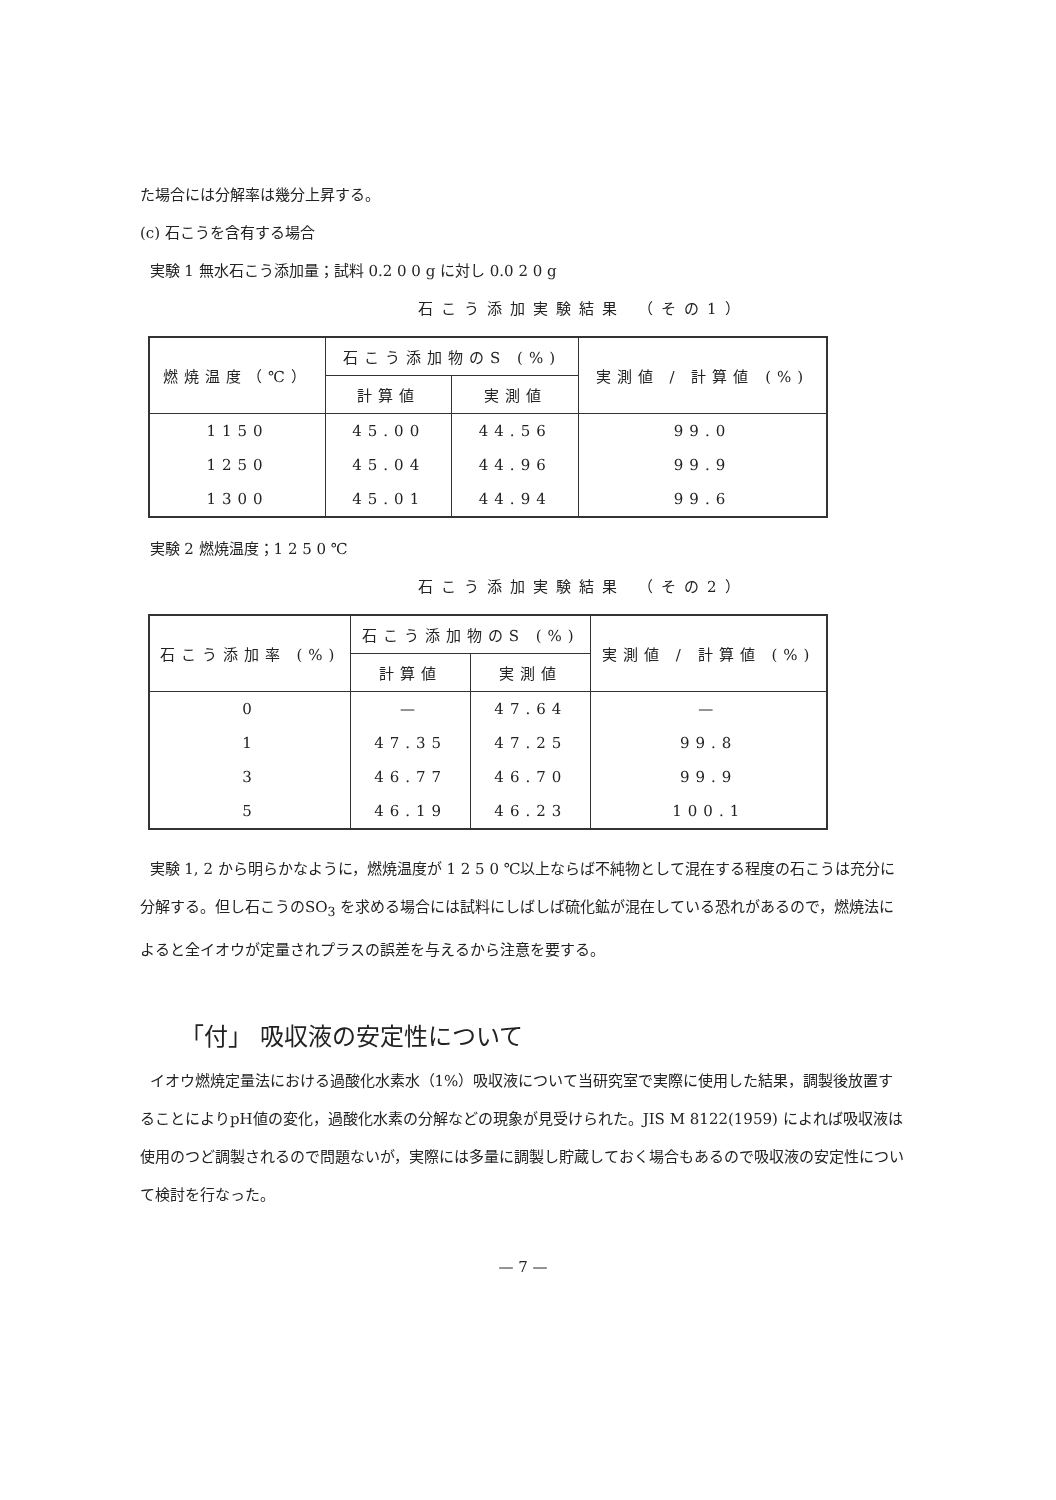た場合には分解率は幾分上昇する。
(c) 石こうを含有する場合
実験 1 無水石こう添加量；試料 0.2 0 0 g に対し 0.0 2 0 g
石こう添加実験結果 （その1）
| 燃焼温度（℃） | 石こう添加物のS (%) | | 実測値 / 計算値 (%) |
| --- | --- | --- | --- |
| | 計算値 | 実測値 | |
| 1150 | 45.00 | 44.56 | 99.0 |
| 1250 | 45.04 | 44.96 | 99.9 |
| 1300 | 45.01 | 44.94 | 99.6 |
実験 2 燃焼温度；1 2 5 0 ℃
石こう添加実験結果 （その2）
| 石こう添加率 (%) | 石こう添加物のS (%) | | 実測値 / 計算値 (%) |
| --- | --- | --- | --- |
| | 計算値 | 実測値 | |
| 0 | — | 47.64 | — |
| 1 | 47.35 | 47.25 | 99.8 |
| 3 | 46.77 | 46.70 | 99.9 |
| 5 | 46.19 | 46.23 | 100.1 |
実験 1, 2 から明らかなように，燃焼温度が 1 2 5 0 ℃以上ならば不純物として混在する程度の石こうは充分に分解する。但し石こうのSO<sub>3</sub> を求める場合には試料にしばしば硫化鉱が混在している恐れがあるので，燃焼法によると全イオウが定量されプラスの誤差を与えるから注意を要する。
「付」 吸収液の安定性について
イオウ燃焼定量法における過酸化水素水（1%）吸収液について当研究室で実際に使用した結果，調製後放置することによりpH値の変化，過酸化水素の分解などの現象が見受けられた。JIS M 8122(1959) によれば吸収液は使用のつど調製されるので問題ないが，実際には多量に調製し貯蔵しておく場合もあるので吸収液の安定性について検討を行なった。
— 7 —